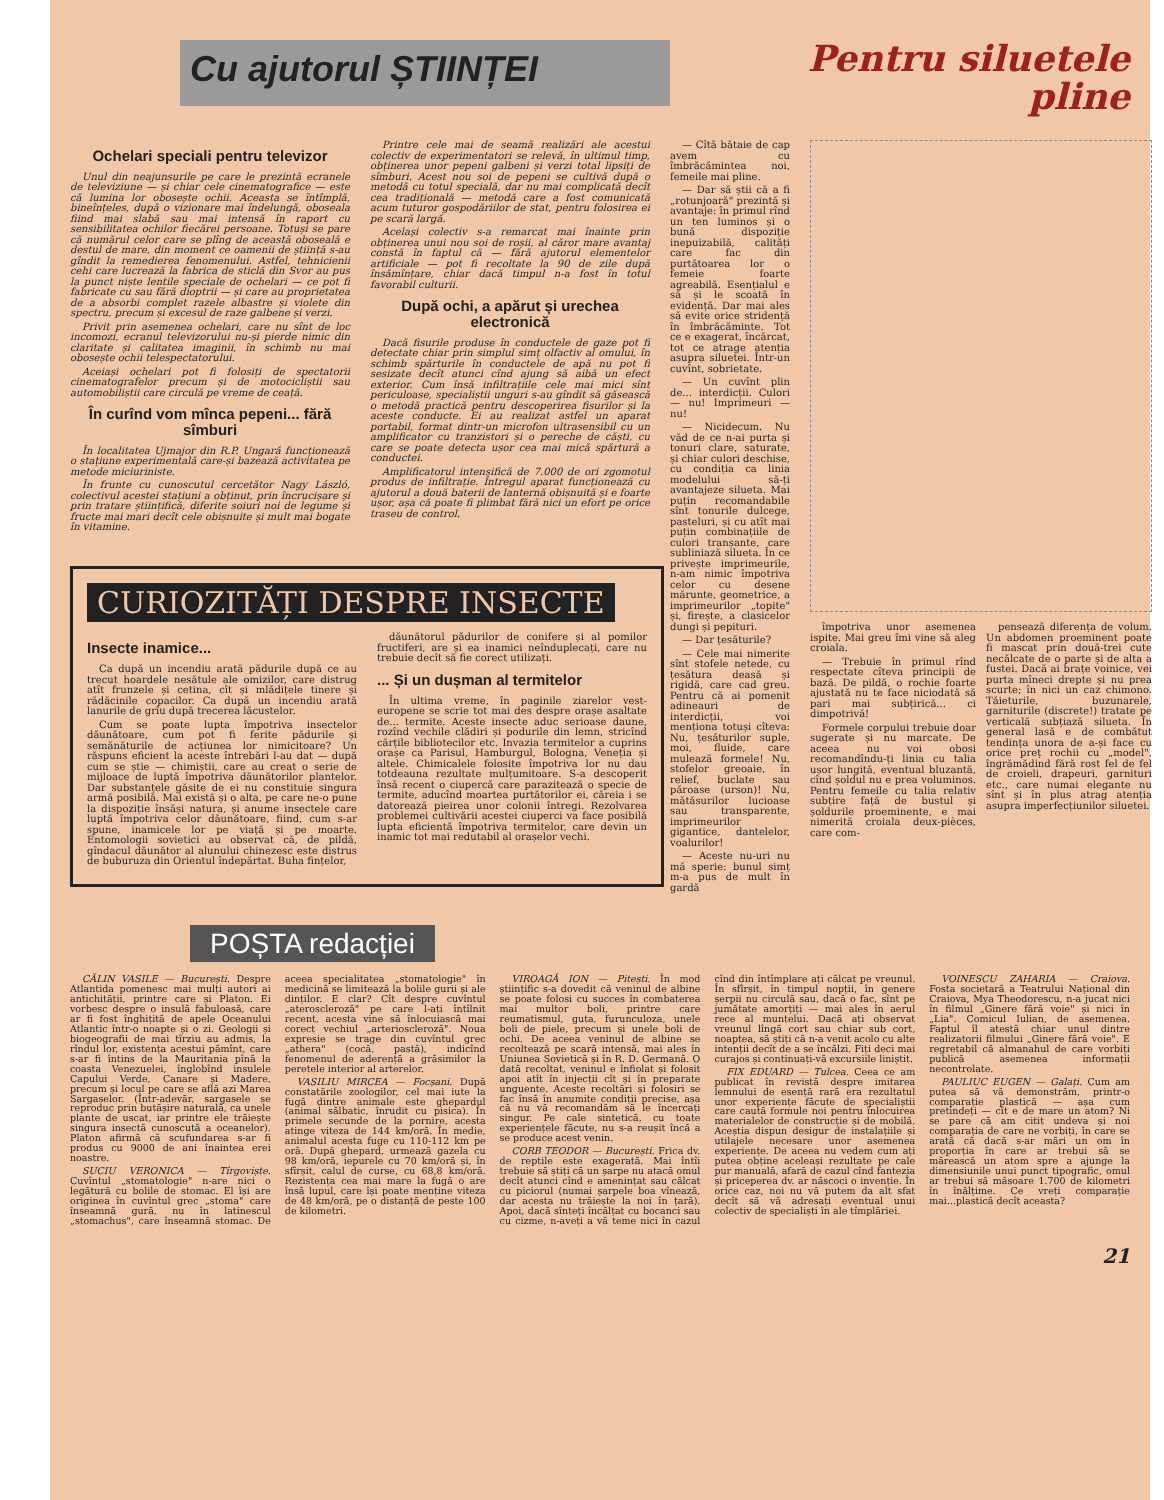Cu ajutorul ȘTIINȚEI
Pentru siluetele
pline
Ochelari speciali pentru televizor
Unul din neajunsurile pe care le prezintă ecranele de televiziune — și chiar cele cinematografice — este că lumina lor obosește ochii. Aceasta se întîmplă, bineînțeles, după o vizionare mai îndelungă, oboseala fiind mai slabă sau mai intensă în raport cu sensibilitatea ochilor fiecărei persoane. Totuși se pare că numărul celor care se plîng de această oboseală e destul de mare, din moment ce oamenii de știință s-au gîndit la remedierea fenomenului. Astfel, tehnicienii cehi care lucrează la fabrica de sticlă din Svor au pus la punct niște lentile speciale de ochelari — ce pot fi fabricate cu sau fără dioptrii — și care au proprietatea de a absorbi complet razele albastre și violete din spectru, precum și excesul de raze galbene și verzi.
Privit prin asemenea ochelari, care nu sînt de loc incomozi, ecranul televizorului nu-și pierde nimic din claritate și calitatea imaginii, în schimb nu mai obosește ochii telespectatorului.
Aceiași ochelari pot fi folosiți de spectatorii cinematografelor precum și de motocicliștii sau automobiliștii care circulă pe vreme de ceață.
În curînd vom mînca pepeni... fără sîmburi
În localitatea Ujmajor din R.P. Ungară funcționează o stațiune experimentală care-și bazează activitatea pe metode miciuriniste.
În frunte cu cunoscutul cercetător Nagy László, colectivul acestei stațiuni a obținut, prin încrucișare și prin tratare științifică, diferite soiuri noi de legume și fructe mai mari decît cele obișnuite și mult mai bogate în vitamine.
Printre cele mai de seamă realizări ale acestui colectiv de experimentatori se relevă, în ultimul timp, obținerea unor pepeni galbeni și verzi total lipsiți de sîmburi. Acest nou soi de pepeni se cultivă după o metodă cu totul specială, dar nu mai complicată decît cea tradițională — metodă care a fost comunicată acum tuturor gospodăriilor de stat, pentru folosirea ei pe scară largă.
Același colectiv s-a remarcat mai înainte prin obținerea unui nou soi de roșii, al căror mare avantaj constă în faptul că — fără ajutorul elementelor artificiale — pot fi recoltate la 90 de zile după însămînțare, chiar dacă timpul n-a fost în totul favorabil culturii.
După ochi, a apărut și urechea electronică
Dacă fisurile produse în conductele de gaze pot fi detectate chiar prin simplul simț olfactiv al omului, în schimb spărturile în conductele de apă nu pot fi sesizate decît atunci cînd ajung să aibă un efect exterior. Cum însă infiltrațiile cele mai mici sînt periculoase, specialiștii unguri s-au gîndit să găsească o metodă practică pentru descoperirea fisurilor și la aceste conducte. Ei au realizat astfel un aparat portabil, format dintr-un microfon ultrasensibil cu un amplificator cu tranzistori și o pereche de căști, cu care se poate detecta ușor cea mai mică spărtură a conductei.
Amplificatorul intensifică de 7.000 de ori zgomotul produs de infiltrație. Întregul aparat funcționează cu ajutorul a două baterii de lanternă obișnuită și e foarte ușor, așa că poate fi plimbat fără nici un efort pe orice traseu de control.
CURIOZITĂȚI DESPRE INSECTE
Insecte inamice...
Ca după un incendiu arată pădurile după ce au trecut hoardele nesătule ale omizilor, care distrug atît frunzele și cetina, cît și mlădițele tinere și rădăcinile copacilor. Ca după un incendiu arată lanurile de grîu după trecerea lăcustelor.
Cum se poate lupta împotriva insectelor dăunătoare, cum pot fi ferite pădurile și semănăturile de acțiunea lor nimicitoare? Un răspuns eficient la aceste întrebări l-au dat — după cum se știe — chimiștii, care au creat o serie de mijloace de luptă împotriva dăunătorilor plantelor. Dar substanțele găsite de ei nu constituie singura armă posibilă. Mai există și o alta, pe care ne-o pune la dispoziție însăși natura, și anume insectele care luptă împotriva celor dăunătoare, fiind, cum s-ar spune, inamicele lor pe viață și pe moarte. Entomologii sovietici au observat că, de pildă, gîndacul dăunător al alunului chinezesc este distrus de buburuza din Orientul îndepărtat. Buha fințelor,
dăunătorul pădurilor de conifere și al pomilor fructiferi, are și ea inamici neînduplecați, care nu trebuie decît să fie corect utilizați.
... Și un dușman al termitelor
În ultima vreme, în paginile ziarelor vest-europene se scrie tot mai des despre orașe asaltate de... termite. Aceste insecte aduc serioase daune, rozînd vechile clădiri și podurile din lemn, stricînd cărțile bibliotecilor etc. Invazia termitelor a cuprins orașe ca Parisul, Hamburgul, Bologna, Veneția și altele. Chimicalele folosite împotriva lor nu dau totdeauna rezultate mulțumitoare. S-a descoperit însă recent o ciupercă care parazitează o specie de termite, aducînd moartea purtătorilor ei, căreia i se datorează pieirea unor colonii întregi. Rezolvarea problemei cultivării acestei ciuperci va face posibilă lupta eficientă împotriva termitelor, care devin un inamic tot mai redutabil al orașelor vechi.
— Cîtă bătaie de cap avem cu îmbrăcămintea noi, femeile mai pline.
— Dar să știi că a fi „rotunjoară" prezintă și avantaje: în primul rînd un ten luminos și o bună dispoziție inepuizabilă, calități care fac din purtătoarea lor o femeie foarte agreabilă. Esențialul e să și le scoată în evidență. Dar mai ales să evite orice stridență în îmbrăcăminte. Tot ce e exagerat, încărcat, tot ce atrage atenția asupra siluetei. Într-un cuvînt, sobrietate.
— Un cuvînt plin de... interdicții. Culori — nu! Imprimeuri — nu!
— Nicidecum. Nu văd de ce n-ai purta și tonuri clare, saturate, și chiar culori deschise, cu condiția ca linia modelului să-ți avantajeze silueta. Mai puțin recomandabile sînt tonurile dulcege, pasteluri, și cu atît mai puțin combinațiile de culori tranșante, care subliniază silueta. În ce privește imprimeurile, n-am nimic împotriva celor cu desene mărunte, geometrice, a imprimeurilor „topite" și, firește, a clasicelor dungi și pepituri.
— Dar țesăturile?
— Cele mai nimerite sînt stofele netede, cu țesătura deasă și rigidă, care cad greu. Pentru că ai pomenit adineauri de interdicții, voi menționa totuși cîteva: Nu, țesăturilor suple, moi, fluide, care mulează formele! Nu, stofelor greoaie, în relief, buclate sau păroase (urson)! Nu, mătăsurilor lucioase sau transparente, imprimeurilor gigantice, dantelelor, voalurilor!
— Aceste nu-uri nu mă sperie: bunul simț m-a pus de mult în gardă
împotriva unor asemenea ispite. Mai greu îmi vine să aleg croiala.
— Trebuie în primul rînd respectate cîteva principii de bază. De pildă, o rochie foarte ajustată nu te face niciodată să pari mai subțirică... ci dimpotrivă!
Formele corpului trebuie doar sugerate și nu marcate. De aceea nu voi obosi recomandîndu-ți linia cu talia ușor lungită, eventual bluzantă, cînd șoldul nu e prea voluminos. Pentru femeile cu talia relativ subțire față de bustul și șoldurile proeminente, e mai nimerită croiala deux-pièces, care com-
pensează diferența de volum. Un abdomen proeminent poate fi mascat prin două-trei cute necălcate de o parte și de alta a fustei. Dacă ai brațe voinice, vei purta mîneci drepte și nu prea scurte; în nici un caz chimono. Tăieturile, buzunarele, garniturile (discrete!) tratate pe verticală subțiază silueta. În general lasă e de combătut tendința unora de a-și face cu orice preț rochii cu „model", îngrămădind fără rost fel de fel de croieli, drapeuri, garnituri etc., care numai elegante nu sînt și în plus atrag atenția asupra imperfecțiunilor siluetei.
POȘTA redacției
CĂLIN VASILE — București. Despre Atlantida pomenesc mai mulți autori ai antichității, printre care și Platon. Ei vorbesc despre o insulă fabuloasă, care ar fi fost înghițită de apele Oceanului Atlantic într-o noapte și o zi. Geologii și biogeografii de mai tîrziu au admis, la rîndul lor, existența acestui pămînt, care s-ar fi întins de la Mauritania pînă la coasta Venezuelei, înglobînd insulele Capului Verde, Canare și Madere, precum și locul pe care se află azi Marea Sargaselor. (Într-adevăr, sargasele se reproduc prin butășire naturală, ca unele plante de uscat, iar printre ele trăiește singura insectă cunoscută a oceanelor). Platon afirmă că scufundarea s-ar fi produs cu 9000 de ani înaintea erei noastre.
SUCIU VERONICA — Tîrgoviște. Cuvîntul „stomatologie" n-are nici o legătură cu bolile de stomac. El își are originea în cuvîntul grec „stoma" care înseamnă gură, nu în latinescul „stomachus", care înseamnă stomac. De aceea specialitatea „stomatologie" în medicină se limitează la bolile gurii și ale dinților. E clar? Cît despre cuvîntul „ateroscleroză" pe care l-ați întîlnit recent, acesta vine să înlocuiască mai corect vechiul „arterioscleroză". Noua expresie se trage din cuvîntul grec „athera" (cocă, pastă), indicînd fenomenul de aderență a grăsimilor la peretele interior al arterelor.
VASILIU MIRCEA — Focșani. După constatările zoologilor, cel mai iute la fugă dintre animale este ghepardul (animal sălbatic, înrudit cu pisica). În primele secunde de la pornire, acesta atinge viteza de 144 km/oră. În medie, animalul acesta fuge cu 110-112 km pe oră. După ghepard, urmează gazela cu 98 km/oră, iepurele cu 70 km/oră și, în sfîrșit, calul de curse, cu 68,8 km/oră. Rezistența cea mai mare la fugă o are însă lupul, care își poate menține viteza de 48 km/oră, pe o distanță de peste 100 de kilometri.
VIROAGĂ ION — Pitești. În mod științific s-a dovedit că veninul de albine se poate folosi cu succes în combaterea mai multor boli, printre care reumatismul, guta, furunculoza, unele boli de piele, precum și unele boli de ochi. De aceea veninul de albine se recoltează pe scară intensă, mai ales în Uniunea Sovietică și în R. D. Germană. O dată recoltat, veninul e înfiolat și folosit apoi atît în injecții cît și în preparate unguente. Aceste recoltări și folosiri se fac însă în anumite condiții precise, așa că nu vă recomandăm să le încercați singur. Pe cale sintetică, cu toate experiențele făcute, nu s-a reușit încă a se produce acest venin.
CORB TEODOR — București. Frica dv. de reptile este exagerată. Mai întîi trebuie să știți că un șarpe nu atacă omul decît atunci cînd e amenințat sau călcat cu piciorul (numai șarpele boa vînează, dar acesta nu trăiește la noi în țară). Apoi, dacă sînteți încălțat cu bocanci sau cu cizme, n-aveți a vă teme nici în cazul cînd din întîmplare ați călcat pe vreunul. În sfîrșit, în timpul nopții, în genere șerpii nu circulă sau, dacă o fac, sînt pe jumătate amorțiți — mai ales în aerul rece al muntelui. Dacă ați observat vreunul lîngă cort sau chiar sub cort, noaptea, să știți că n-a venit acolo cu alte intenții decît de a se încălzi. Fiți deci mai curajos și continuați-vă excursiile liniștit.
FIX EDUARD — Tulcea. Ceea ce am publicat în revistă despre imitarea lemnului de esență rară era rezultatul unor experiențe făcute de specialiștii care caută formule noi pentru înlocuirea materialelor de construcție și de mobilă. Aceștia dispun desigur de instalațiile și utilajele necesare unor asemenea experiențe. De aceea nu vedem cum ați putea obține aceleași rezultate pe cale pur manuală, afară de cazul cînd fantezia și priceperea dv. ar născoci o invenție. În orice caz, noi nu vă putem da alt sfat decît să vă adresați eventual unui colectiv de specialiști în ale tîmplăriei.
VOINESCU ZAHARIA — Craiova. Fosta societară a Teatrului Național din Craiova, Mya Theodorescu, n-a jucat nici în filmul „Ginere fără voie" și nici în „Lia". Comicul Iulian, de asemenea. Faptul îl atestă chiar unul dintre realizatorii filmului „Ginere fără voie". E regretabil că almanahul de care vorbiți publică asemenea informații necontrolate.
PAULIUC EUGEN — Galați. Cum am putea să vă demonstrăm, printr-o comparație plastică — așa cum pretindeți — cît e de mare un atom? Ni se pare că am citit undeva și noi comparația de care ne vorbiți, în care se arată că dacă s-ar mări un om în proporția în care ar trebui să se mărească un atom spre a ajunge la dimensiunile unui punct tipografic, omul ar trebui să măsoare 1.700 de kilometri în înălțime. Ce vreți comparație mai...plastică decît aceasta?
21